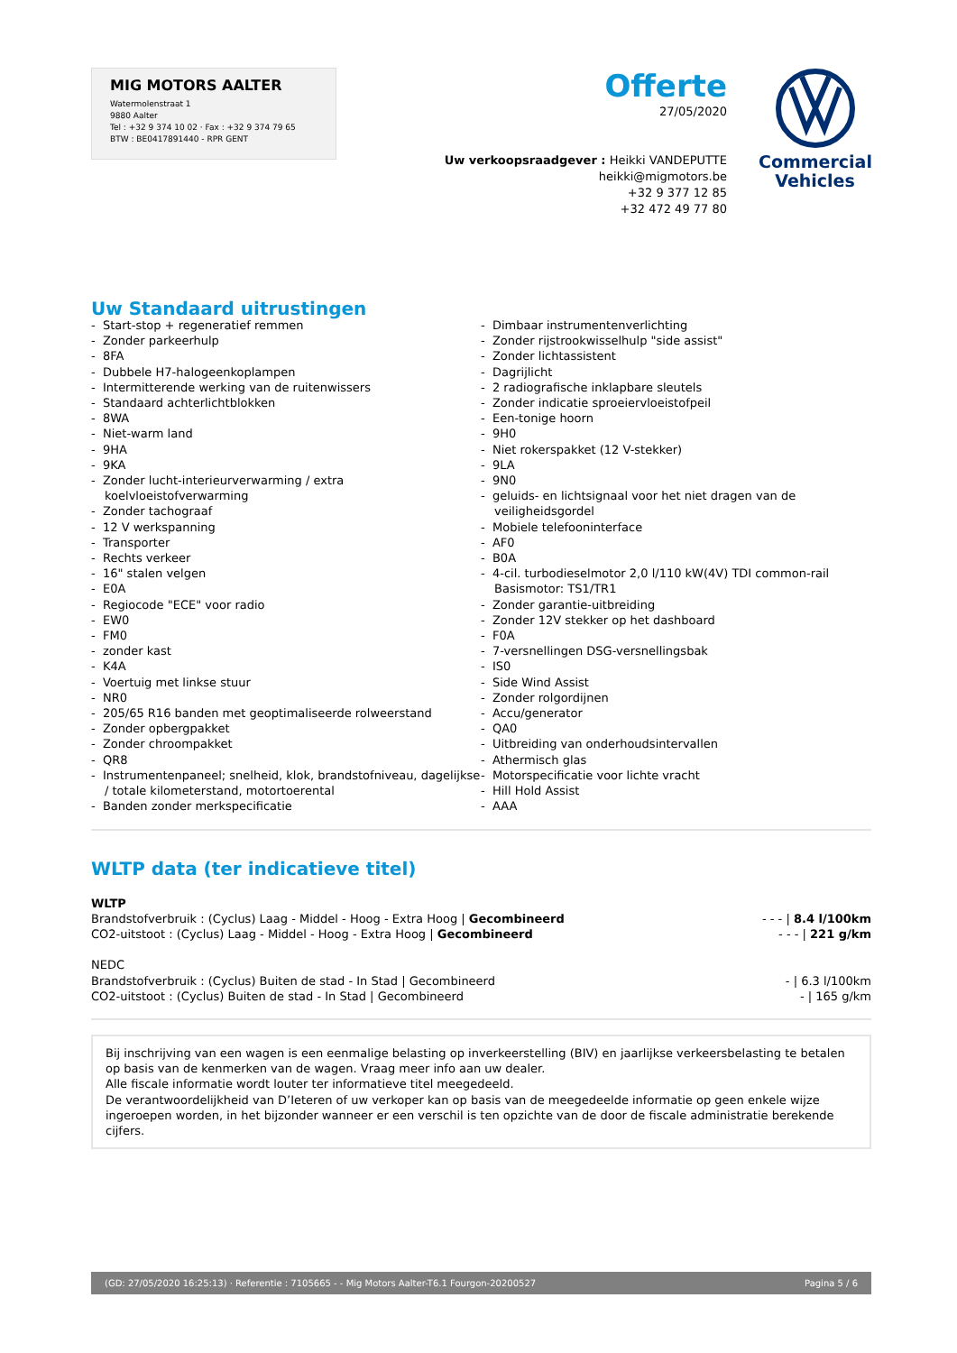MIG MOTORS AALTER
Watermolenstraat 1
9880 Aalter
Tel : +32 9 374 10 02 · Fax : +32 9 374 79 65
BTW : BE0417891440 - RPR GENT
Offerte
27/05/2020
Uw verkoopsraadgever : Heikki VANDEPUTTE
heikki@migmotors.be
+32 9 377 12 85
+32 472 49 77 80
Commercial
Vehicles
Uw Standaard uitrustingen
- Start-stop + regeneratief remmen
- Zonder parkeerhulp
- 8FA
- Dubbele H7-halogeenkoplampen
- Intermitterende werking van de ruitenwissers
- Standaard achterlichtblokken
- 8WA
- Niet-warm land
- 9HA
- 9KA
- Zonder lucht-interieurverwarming / extra koelvloeistofverwarming
- Zonder tachograaf
- 12 V werkspanning
- Transporter
- Rechts verkeer
- 16" stalen velgen
- E0A
- Regiocode "ECE" voor radio
- EW0
- FM0
- zonder kast
- K4A
- Voertuig met linkse stuur
- NR0
- 205/65 R16 banden met geoptimaliseerde rolweerstand
- Zonder opbergpakket
- Zonder chroompakket
- QR8
- Instrumentenpaneel; snelheid, klok, brandstofniveau, dagelijkse / totale kilometerstand, motortoerental
- Banden zonder merkspecificatie
- Dimbaar instrumentenverlichting
- Zonder rijstrookwisselhulp "side assist"
- Zonder lichtassistent
- Dagrijlicht
- 2 radiografische inklapbare sleutels
- Zonder indicatie sproeiervloeistofpeil
- Een-tonige hoorn
- 9H0
- Niet rokerspakket (12 V-stekker)
- 9LA
- 9N0
- geluids- en lichtsignaal voor het niet dragen van de veiligheidsgordel
- Mobiele telefooninterface
- AF0
- B0A
- 4-cil. turbodieselmotor 2,0 l/110 kW(4V) TDI common-rail Basismotor: TS1/TR1
- Zonder garantie-uitbreiding
- Zonder 12V stekker op het dashboard
- F0A
- 7-versnellingen DSG-versnellingsbak
- IS0
- Side Wind Assist
- Zonder rolgordijnen
- Accu/generator
- QA0
- Uitbreiding van onderhoudsintervallen
- Athermisch glas
- Motorspecificatie voor lichte vracht
- Hill Hold Assist
- AAA
WLTP data (ter indicatieve titel)
WLTP
Brandstofverbruik : (Cyclus) Laag - Middel - Hoog - Extra Hoog | Gecombineerd - - - | 8.4 l/100km
CO2-uitstoot : (Cyclus) Laag - Middel - Hoog - Extra Hoog | Gecombineerd - - - | 221 g/km
NEDC
Brandstofverbruik : (Cyclus) Buiten de stad - In Stad | Gecombineerd - | 6.3 l/100km
CO2-uitstoot : (Cyclus) Buiten de stad - In Stad | Gecombineerd - | 165 g/km
Bij inschrijving van een wagen is een eenmalige belasting op inverkeerstelling (BIV) en jaarlijkse verkeersbelasting te betalen op basis van de kenmerken van de wagen. Vraag meer info aan uw dealer.
Alle fiscale informatie wordt louter ter informatieve titel meegedeeld.
De verantwoordelijkheid van D’Ieteren of uw verkoper kan op basis van de meegedeelde informatie op geen enkele wijze ingeroepen worden, in het bijzonder wanneer er een verschil is ten opzichte van de door de fiscale administratie berekende cijfers.
(GD: 27/05/2020 16:25:13) · Referentie : 7105665 - - Mig Motors Aalter-T6.1 Fourgon-20200527 Pagina 5 / 6